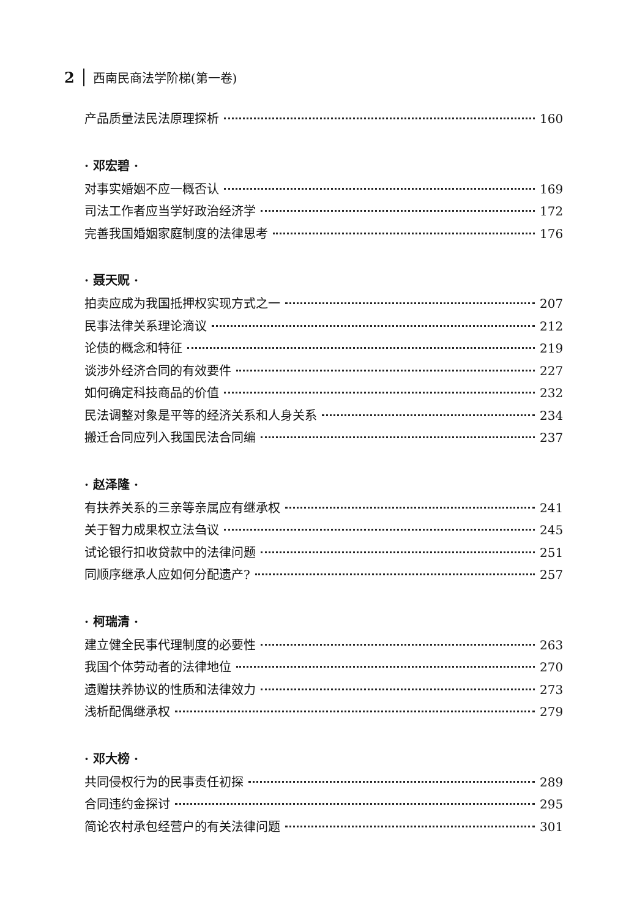2 西南民商法学阶梯(第一卷)
产品质量法民法原理探析 160
· 邓宏碧 ·
对事实婚姻不应一概否认 169
司法工作者应当学好政治经济学 172
完善我国婚姻家庭制度的法律思考 176
· 聂天贶 ·
拍卖应成为我国抵押权实现方式之一 207
民事法律关系理论滴议 212
论债的概念和特征 219
谈涉外经济合同的有效要件 227
如何确定科技商品的价值 232
民法调整对象是平等的经济关系和人身关系 234
搬迁合同应列入我国民法合同编 237
· 赵泽隆 ·
有扶养关系的三亲等亲属应有继承权 241
关于智力成果权立法刍议 245
试论银行扣收贷款中的法律问题 251
同顺序继承人应如何分配遗产? 257
· 柯瑞清 ·
建立健全民事代理制度的必要性 263
我国个体劳动者的法律地位 270
遗赠扶养协议的性质和法律效力 273
浅析配偶继承权 279
· 邓大榜 ·
共同侵权行为的民事责任初探 289
合同违约金探讨 295
简论农村承包经营户的有关法律问题 301